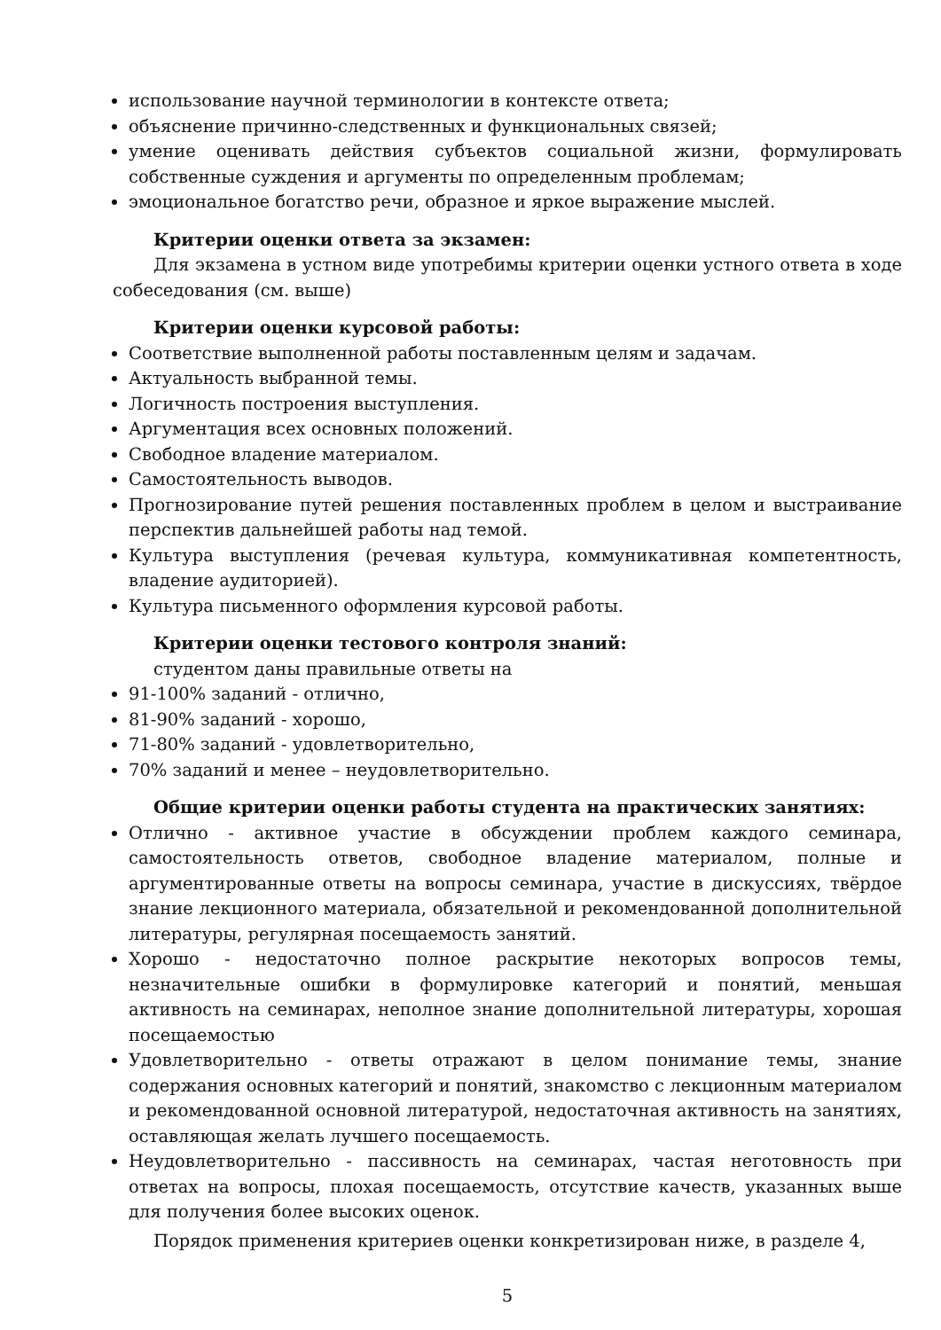использование научной терминологии в контексте ответа;
объяснение причинно-следственных и функциональных связей;
умение оценивать действия субъектов социальной жизни, формулировать собственные суждения и аргументы по определенным проблемам;
эмоциональное богатство речи, образное и яркое выражение мыслей.
Критерии оценки ответа за экзамен:
Для экзамена в устном виде употребимы критерии оценки устного ответа в ходе собеседования (см. выше)
Критерии оценки курсовой работы:
Соответствие выполненной работы поставленным целям и задачам.
Актуальность выбранной темы.
Логичность построения выступления.
Аргументация всех основных положений.
Свободное владение материалом.
Самостоятельность выводов.
Прогнозирование путей решения поставленных проблем в целом и выстраивание перспектив дальнейшей работы над темой.
Культура выступления (речевая культура, коммуникативная компетентность, владение аудиторией).
Культура письменного оформления курсовой работы.
Критерии оценки тестового контроля знаний:
студентом даны правильные ответы на
91-100% заданий - отлично,
81-90% заданий - хорошо,
71-80% заданий - удовлетворительно,
70% заданий и менее – неудовлетворительно.
Общие критерии оценки работы студента на практических занятиях:
Отлично - активное участие в обсуждении проблем каждого семинара, самостоятельность ответов, свободное владение материалом, полные и аргументированные ответы на вопросы семинара, участие в дискуссиях, твёрдое знание лекционного материала, обязательной и рекомендованной дополнительной литературы, регулярная посещаемость занятий.
Хорошо - недостаточно полное раскрытие некоторых вопросов темы, незначительные ошибки в формулировке категорий и понятий, меньшая активность на семинарах, неполное знание дополнительной литературы, хорошая посещаемостью
Удовлетворительно - ответы отражают в целом понимание темы, знание содержания основных категорий и понятий, знакомство с лекционным материалом и рекомендованной основной литературой, недостаточная активность на занятиях, оставляющая желать лучшего посещаемость.
Неудовлетворительно - пассивность на семинарах, частая неготовность при ответах на вопросы, плохая посещаемость, отсутствие качеств, указанных выше для получения более высоких оценок.
Порядок применения критериев оценки конкретизирован ниже, в разделе 4,
5